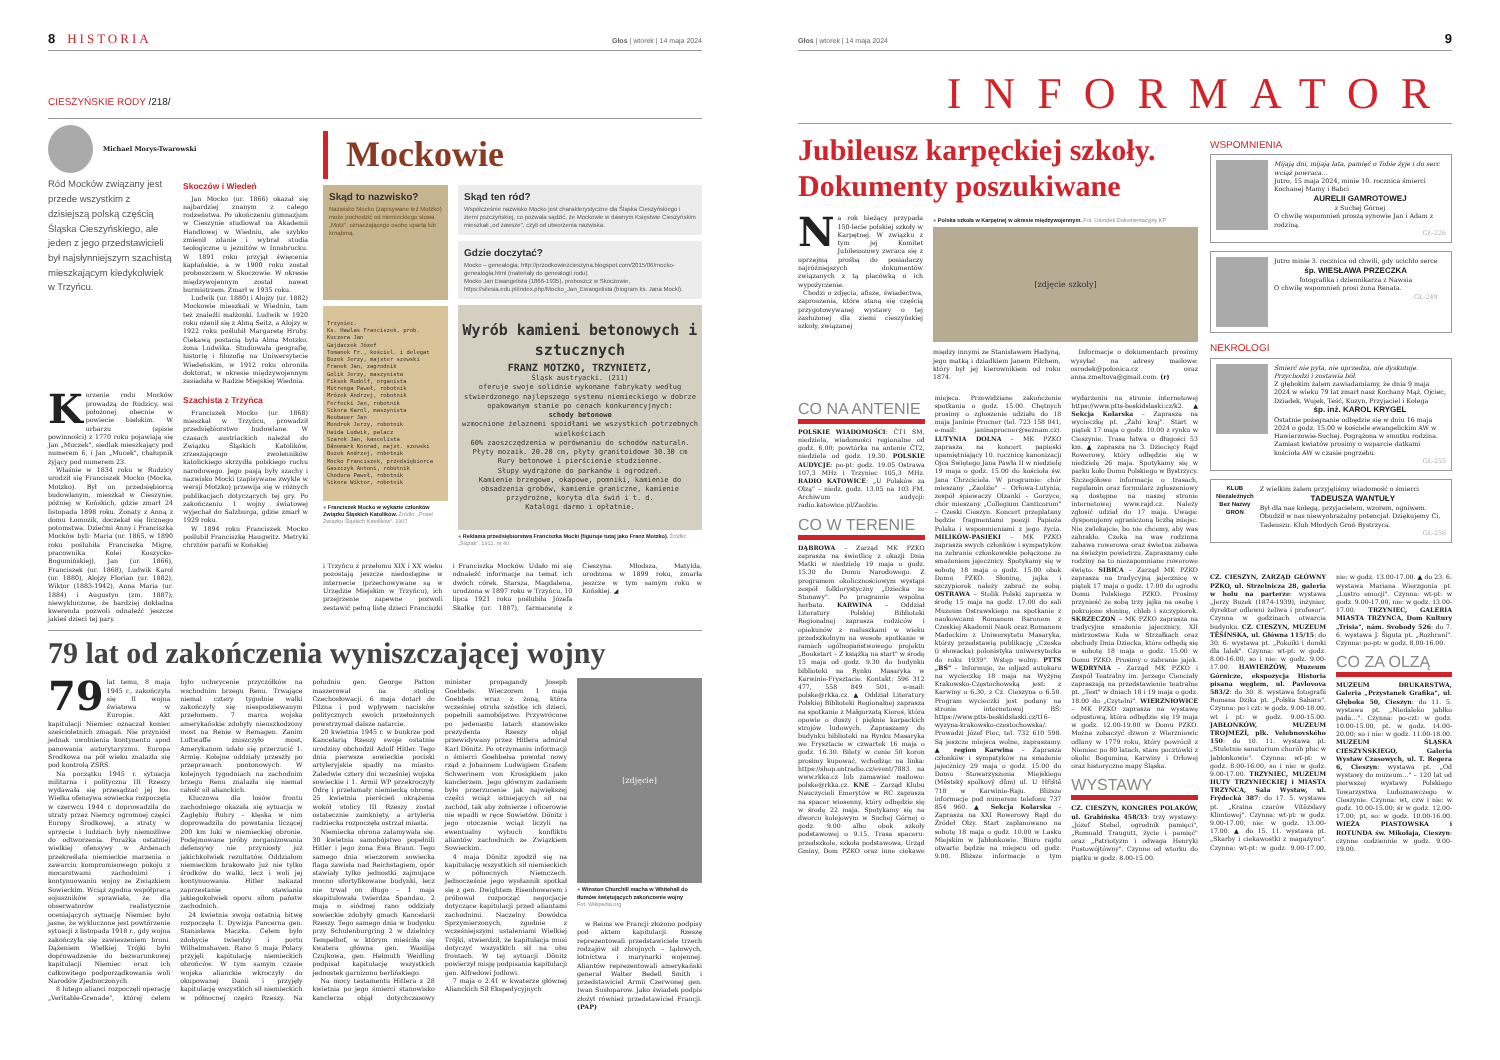8 HISTORIA
Głos | wtorek | 14 maja 2024
CIESZYŃSKIE RODY /218/
Michael Morys-Twarowski
Ród Mocków związany jest przede wszystkim z dzisiejszą polską częścią Śląska Cieszyńskiego, ale jeden z jego przedstawicieli był najsłynniejszym szachistą mieszkającym kiedykolwiek w Trzyńcu.
Skoczów i Wiedeń
Jan Mocko (ur. 1866) okazał się najbardziej znanym z całego rodzeństwa. Po ukończeniu gimnazjum w Cieszynie studiował na Akademii Handlowej w Wiedniu, ale szybko zmienił zdanie i wybrał studia teologiczne u jezuitów w Innsbrucku. W 1891 roku przyjął święcenia kapłańskie, a w 1900 roku został proboszczem w Skoczowie. W okresie międzywojennym został nawet burmistrzem. Zmarł w 1935 roku.
Ludwik (ur. 1880) i Alojzy (ur. 1882) Mockowie mieszkali w Wiedniu, tam też znaleźli małżonki. Ludwik w 1920 roku ożenił się z Almą Seitz, a Alojzy w 1922 roku poślubił Margaretę Hruby. Ciekawą postacią była Alma Motzko, żona Ludwika. Studiowała geografię, historię i filozofię na Uniwersytecie Wiedeńskim, w 1912 roku obroniła doktorat, w okresie międzywojennym zasiadała w Radzie Miejskiej Wiednia.
Korzenie rodu Mocków prowadzą do Rudzicy, wsi położonej obecnie w powiecie bielskim. W urbarzu (spisie powinności) z 1770 roku pojawiają się Jan „Muczek", siedlak mieszkający pod numerem 6, i Jan „Mucek", chałupnik żyjący pod numerem 23.
Właśnie w 1834 roku w Rudzicy urodził się Franciszek Mocko (Mocka, Motzko). Był on przedsiębiorcą budowlanym, mieszkał w Cieszynie, później w Końskich, gdzie zmarł 24 listopada 1898 roku. Żonaty z Anną z domu Łomozik, doczekał się licznego potomstwa. Dziećmi Anny i Franciszka Mocków byli: Maria (ur. 1865, w 1890 roku poślubiła Franciszka Migrę, pracownika Kolei Koszycko-Bogumińskiej), Jan (ur. 1866), Franciszek (ur. 1868), Ludwik Karol (ur. 1880), Alojzy Florian (ur. 1882), Wiktor (1883-1942), Anna Maria (ur. 1884) i Augustyn (zm. 1887); niewykluczone, że bardziej dokładna kwerenda pozwoli odnaleźć jeszcze jakieś dzieci tej pary.
Szachista z Trzyńca
Franciszek Mocko (ur. 1868) mieszkał w Trzyńcu, prowadził przedsiębiorstwo budowlane. W czasach austriackich należał do Związku Śląskich Katolików, zrzeszającego zwolenników katolickiego skrzydła polskiego ruchu narodowego. Jego pasją były szachy i nazwisko Mocki (zapisywane zwykle w wersji Motzko) przewija się w różnych publikacjach dotyczących tej gry. Po zakończeniu I wojny światowej wyjechał do Salzburga, gdzie zmarł w 1929 roku.
W 1894 roku Franciszek Mocko poślubił Franciszkę Haugwitz. Metryki chrztów parafii w Końskiej
Mockowie
Skąd to nazwisko?
Nazwisko Mocko (zapisywane też Motzko) może pochodzić od niemieckiego słowa „Motz", oznaczającego osobę upartą lub krnąbrną.
Trzyniec.
Ks. Hawlas Franciszek, prob.
Kuczera Jan
Gajdaczek Józef
Tomanek Fr., kościel. i delegat
Buzek Jerzy, majster szewski
Franek Jan, zagrodnik
Golik Jerzy, maszynista
Fiksek Rudolf, organista
Mitrenga Paweł, robotnik
Mrózek Andrzej, robotnik
Ferfecki Jan, robotnik
Sikora Karol, maszynista
Neubauer Jan
Mendrek Jerzy, robotnik
Haida Ludwik, palacz
Szarek Jan, kancelista
Dänemark Konrad, majst. szewski
Buzek Andrzej, robotnik
Mocko Franciszek, przedsiębiorca
Gaszczyk Antoni, robotnik
Chodura Paweł, robotnik
Sikora Wiktor, robotnik
● Franciszek Mocko w wykazie członków Związku Śląskich Katolików. Źródło: „Poseł Związku Śląskich Katolików", 1907
Skąd ten ród?
Współcześnie nazwisko Mocko jest charakterystyczne dla Śląska Cieszyńskiego i ziemi pszczyńskiej, co pozwala sądzić, że Mockowie w dawnym Księstwie Cieszyńskim mieszkali „od zawsze", czyli od utworzenia nazwiska.
Gdzie doczytać?
Mocko – genealogia, http://przodkowiezcieszyna.blogspot.com/2015/06/mocko-genealogia.html (materiały do genealogii rodu)
Mocko Jan Ewangelista (1866-1935), proboszcz w Skoczowie, https://silesia.edu.pl/index.php/Mocko_Jan_Ewangelista (biogram ks. Jana Mocki).
Wyrób kamieni betonowych i sztucznych
FRANZ MOTZKO, TRZYNIETZ,
Śląsk austryacki. (211)
oferuje swoje solidnie wykonane fabrykaty według stwierdzonego najlepszego systemu niemieckiego w dobrze opakowanym stanie po cenach konkurencyjnych:
schody betonowe
wzmocnione żelaznemi spoidłami we wszystkich potrzebnych wielkościach
60% zaoszczędzenia w porównaniu do schodów naturaln.
Płyty mozaik. 20.20 cm, płyty granitoidowe 30.30 cm
Rury betonowe i pierścienie studzienne.
Słupy wydrążone do parkanów i ogrodzeń.
Kamienie brzegowe, okapowe, pomniki, kamienie do obsadzenia grobów, kamienie graniczne, kamienie przydrożne, koryta dla świń i t. d.
Katalogi darmo i opłatnie.
● Reklama przedsiębiorstwa Franciszka Mocki (figuruje tutaj jako Franz Motzko). Źródło: „Ślązak", 1912, nr 40.
i Trzyńcu z przełomu XIX i XX wieku pozostają jeszcze niedostępne w internecie (przechowywane są w Urzędzie Miejskim w Trzyńcu), ich przejrzenie zapewne pozwoli zestawić pełną listę dzieci Franciszki i Franciszka Mocków. Udało mi się odnaleźć informacje na temat ich dwóch córek. Starsza, Magdalena, urodzona w 1897 roku w Trzyńcu, 10 lipca 1921 roku poślubiła Józefa Skałkę (ur. 1887), farmaceutę z Cieszyna. Młodsza, Matylda, urodzona w 1899 roku, zmarła jeszcze w tym samym roku w Końskiej. ◢
79 lat od zakończenia wyniszczającej wojny
79 lat temu, 8 maja 1945 r., zakończyła się II wojna światowa w Europie. Akt kapitulacji Niemiec oznaczał koniec sześcioletnich zmagań. Nie przyniósł jednak uwolnienia kontynentu spod panowania autorytaryzmu. Europa Środkowa na pół wieku znalazła się pod kontrolą ZSRS.
Na początku 1945 r. sytuacja militarna i polityczna III Rzeszy wydawała się przesądzać jej los. Wielka ofensywa sowiecka rozpoczęta w czerwcu 1944 r. doprowadziła do utraty przez Niemcy ogromnej części Europy Środkowej, a straty w sprzęcie i ludziach były niemożliwe do odtworzenia. Porażka ostatniej wielkiej ofensywy w Ardenach przekreślała niemieckie marzenia o zawarciu kompromisowego pokoju z mocarstwami zachodnimi i kontynuowaniu wojny ze Związkiem Sowieckim. Wciąż zgodna współpraca sojuszników sprawiała, że dla obserwatorów realistycznie oceniających sytuację Niemiec było jasne, że wykluczone jest powtórzenie sytuacji z listopada 1918 r., gdy wojna zakończyła się zawieszeniem broni. Dążeniem Wielkiej Trójki było doprowadzenie do bezwarunkowej kapitulacji Niemiec oraz ich całkowitego podporządkowania woli Narodów Zjednoczonych.
8 lutego alianci rozpoczęli operację „Veritable-Grenade", której celem było uchwycenie przyczółków na wschodnim brzegu Renu. Trwające niemal cztery tygodnie walki zakończyły się niespodziewanym przełomem. 7 marca wojska amerykańskie zdobyły nieuszkodzony most na Renie w Remagen. Zanim Luftwaffe zniszczyło most, Amerykanom udało się przerzucić 1. Armię. Kolejne oddziały przeszły po przeprawach pontonowych. W kolejnych tygodniach na zachodnim brzegu Renu znalazła się niemal całość sił alianckich.
Kluczowa dla losów frontu zachodniego okazała się sytuacja w Zagłębiu Ruhry – klęska w nim doprowadziła do powstania liczącej 200 km luki w niemieckiej obronie. Podejmowane próby zorganizowania defensywy nie przyniosły już jakichkolwiek rezultatów. Oddziałom niemieckim brakowało już nie tylko środków do walki, lecz i woli jej kontynuowania. Hitler nakazał zaprzestanie stawiania jakiegokolwiek oporu siłom państw zachodnich.
24 kwietnia swoją ostatnią bitwę rozpoczęła 1. Dywizja Pancerna gen. Stanisława Maczka. Celem było zdobycie twierdzy i portu Wilhelmshaven. Rano 5 maja Polacy przyjęli kapitulację niemieckich obrońców. W tym samym czasie wojska alianckie wkroczyły do okupowanej Danii i przyjęły kapitulację wszystkich sił niemieckich w północnej części Rzeszy. Na południu gen. George Patton maszerował na stolicę Czechosłowacji. 6 maja dotarł do Pilzna i pod wpływem nacisków politycznych swoich przełożonych powstrzymał dalsze natarcie.
20 kwietnia 1945 r. w bunkrze pod Kancelarią Rzeszy swoje ostatnie urodziny obchodził Adolf Hitler. Tego dnia pierwsze sowieckie pociski artyleryjskie spadły na miasto. Zaledwie cztery dni wcześniej wojska sowieckie i 1. Armii WP przekroczyły Odrę i przełamały niemiecką obronę. 25 kwietnia pierścień okrążenia wokół stolicy III Rzeszy został ostatecznie zamknięty, a artyleria radziecka rozpoczęła ostrzał miasta.
Niemiecka obrona załamywała się. 30 kwietnia samobójstwo popełnili Hitler i jego żona Ewa Braun. Tego samego dnia wieczorem sowiecka flaga zawisła nad Reichstagiem, opór stawiały tylko jednostki zajmujące mocno ufortyfikowane budynki, lecz nie trwał on długo – 1 maja skapitulowała twierdza Spandau, 2 maja o siódmej rano oddziały sowieckie zdobyły gmach Kancelarii Rzeszy. Tego samego dnia w budynku przy Schulenburgring 2 w dzielnicy Tempelhof, w którym mieściła się kwatera główna gen. Wasilija Czujkowa, gen. Helmuth Weidling podpisał kapitulację wszystkich jednostek garnizonu berlińskiego.
Na mocy testamentu Hitlera z 28 kwietnia po jego śmierci stanowisko kanclerza objął dotychczasowy minister propagandy Joseph Goebbels. Wieczorem 1 maja Goebbels wraz z żoną, która wcześniej otruła szóstkę ich dzieci, popełnili samobójstwo. Przywrócone po jedenastu latach stanowisko prezydenta Rzeszy objął przewidywany przez Hitlera admirał Karl Dönitz. Po otrzymaniu informacji o śmierci Goebbelsa powołał nowy rząd z Johannem Ludwigiem Grafem Schwerinem von Krosigkiem jako kanclerzem. Jego głównym zadaniem było przerzucenie jak największej części wciąż istniejących sił na zachód, tak aby żołnierze i oficerowie nie wpadli w ręce Sowietów. Dönitz i jego otoczenie wciąż liczyli na ewentualny wybuch konfliktu aliantów zachodnich ze Związkiem Sowieckim.
4 maja Dönitz zgodził się na kapitulację wszystkich sił niemieckich w północnych Niemczech. Jednocześnie jego wysłannik spotkał się z gen. Dwightem Eisenhowerem i próbował rozpocząć negocjacje dotyczące kapitulacji przed aliantami zachodnimi. Naczelny Dowódca Sprzymierzonych, zgodnie z wcześniejszymi ustaleniami Wielkiej Trójki, stwierdził, że kapitulacja musi dotyczyć wszystkich sił na obu frontach. W tej sytuacji Dönitz powierzył misję podpisania kapitulacji gen. Alfredowi Jodlowi.
7 maja o 2.41 w kwaterze głównej Alianckich Sił Ekspedycyjnych
[zdjęcie]
● Winston Churchill macha w Whitehall do tłumów świętujących zakończenie wojny
Fot. Wikipedia.org
w Reims we Francji złożono podpisy pod aktem kapitulacji. Rzeszę reprezentowali przedstawiciele trzech rodzajów sił zbrojnych – lądowych, lotnictwa i marynarki wojennej. Aliantów reprezentowali amerykański generał Walter Bedell Smith i przedstawiciel Armii Czerwonej gen. Iwan Susłoparow. Jako świadek podpis złożył również przedstawiciel Francji. (PAP)
Głos | wtorek | 14 maja 2024
9
INFORMATOR
Jubileusz karpęckiej szkoły. Dokumenty poszukiwane
Na rok bieżący przypada 150-lecie polskiej szkoły w Karpętnej. W związku z tym jej Komitet Jubileuszowy zwraca się z uprzejmą prośbą do posiadaczy najróżniejszych dokumentów związanych z tą placówką o ich wypożyczenie.
Chodzi o zdjęcia, afisze, świadectwa, zaproszenia, które staną się częścią przygotowywanej wystawy o tej zasłużonej dla ziemi cieszyńskiej szkoły, związanej
● Polska szkoła w Karpętnej w okresie międzywojennym. Fot. Ośrodek Dokumentacyjny KP
[zdjęcie szkoły]
między innymi ze Stanisławem Hadyną, jego matką i dziadkiem Janem Pilchem, który był jej kierownikiem od roku 1874.
Informacje o dokumentach prosimy wysyłać na adresy mailowe: osrodek@polonica.cz oraz anna.zmeltova@gmail.com. (r)
CO NA ANTENIE
POLSKIE WIADOMOŚCI: ČT1 SM, niedziela, wiadomości regionalne od godz. 6.00; powtórka na antenie ČT2, niedziela od godz. 19.30. POLSKIE AUDYCJE: po-pt: godz. 19.05 Ostrawa 107,3 MHz i Trzyniec 105,3 MHz. RADIO KATOWICE: „U Polaków za Olzą" – niedz. godz. 13.05 na 103 FM. Archiwum audycji: radio.katowice.pl/Zaolzie.
CO W TERENIE
DĄBROWA – Zarząd MK PZKO zaprasza na świetlicę z okazji Dnia Matki w niedzielę 19 maja o godz. 15.30 do Domu Narodowego. Z programem okolicznościowym wystąpi zespół folklorystyczny „Dziecka ze Stonawy". Po programie wspólna herbata. KARWINA – Oddział Literatury Polskiej Biblioteki Regionalnej zaprasza rodziców i opiekunów z maluszkami w wieku przedszkolnym na wesołe spotkanie w ramach ogólnopaństwowego projektu „Bookstart – Z książką na start" w środę 15 maja od godz. 9.30 do budynku biblioteki na Rynku Masaryka w Karwinie-Frysztacie. Kontakt: 596 312 477, 558 849 501, e-mail: polske@rkka.cz. ▲ Oddział Literatury Polskiej Biblioteki Regionalnej zaprasza na spotkanie z Małgorzatą Kiereś, która opowie o duszy i pięknie karpackich strojów ludowych. Zapraszamy do budynku biblioteki na Rynku Masaryka we Frysztacie w czwartek 16 maja o godz. 16.30. Bilety w cenie 50 koron prosimy kupować, wchodząc na linka: https://shop.entradio.cz/event/7883 na www.rkka.cz lub zamawiać mailowo: polske@rkka.cz. KNE – Zarząd Klubu Nauczycieli Emerytów w RC zaprasza na spacer wiosenny, który odbędzie się w środę 22 maja. Spotykamy się na dworcu kolejowym w Suchej Górnej o godz. 9.00 albo obok szkoły podstawowej o 9.15. Trasa spaceru: przedszkole, szkoła podstawowa, Urząd Gminy, Dom PZKO oraz inne ciekawe miejsca. Przewidziane zakończenie spotkania o godz. 15.00. Chętnych prosimy o zgłoszenie udziału do 18 maja Janinie Procner (tel. 723 158 041, e-mail: janinaprocner@seznam.cz). LUTYNIA DOLNA – MK PZKO zaprasza na koncert papieski upamiętniający 10. rocznicę kanonizacji Ojca Świętego Jana Pawła II w niedzielę 19 maja o godz. 15.00 do kościoła św. Jana Chrzciciela. W programie: chór mieszany „Zaolzie" – Orłowa-Lutynia, zespół śpiewaczy Olzanki – Gorzyce, chór mieszany „Collegium Canticorum" – Czeski Cieszyn. Koncert przeplatany będzie fragmentami poezji Papieża Polaka i wspomnieniami z jego życia. MILIKÓW-PASIEKI – MK PZKO zaprasza swych członków i sympatyków na zebranie członkowskie połączone ze smażeniem jajecznicy. Spotykamy się w sobotę 18 maja o godz. 15.00 obok Domu PZKO. Słoninę, jajka i szczypiorek należy zabrać ze sobą. OSTRAWA – Stolik Polski zaprasza w środę 15 maja na godz. 17.00 do sali Muzeum Ostrawskiego na spotkanie z naukowcami Romanem Baronem z Czeskiej Akademii Nauk oraz Romanem Madeckim z Uniwersytetu Masaryka, którzy przedstawią publikację „Czeska (i słowacka) polonistyka uniwersytecka do roku 1939". Wstęp wolny. PTTS „BŚ" – Informuje, że odjazd autokaru na wycieczkę 18 maja na Wyżynę Krakowsko-Częstochowską jest: z Karwiny o 6.30, z Cz. Cieszyna o 6.50. Program wycieczki jest podany na stronie internetowej BŚ: https://www.ptts-beskidslaski.cz/t16-wyzyna-krakowsko-czestochowska/. Prowadzi Józef Piec, tel. 732 610 598. Są jeszcze miejsca wolne, zapraszamy. ▲ region Karwina – Zaprasza członków i sympatyków na smażenie jajecznicy 29 maja o godz. 15.00 do Domu Stowarzyszenia Miejskiego (Městský spolkový dům) ul. U Hřiště 718 w Karwinie-Raju. Bliższe informacje pod numerem telefonu 737 854 960. ▲ Sekcja Kolarska – Zaprasza na XXI Rowerowy Rajd do Źródeł Olzy. Start zaplanowano na sobotę 18 maja o godz. 10.00 w Lasku Miejskim w Jabłonkowie. Biuro rajdu otwarte będzie na miejscu od godz. 9.00. Bliższe informacje o tym wydarzeniu na stronie internetowej https://www.ptts-beskidslaski.cz/k2. ▲ Sekcja Kolarska – Zaprasza na wycieczkę pt. „Żabi kraj". Start w piątek 17 maja o godz. 10.00 z rynku w Cieszynie. Trasa łatwa o długości 53 km. ▲ zaprasza na 3. Dziecięcy Rajd Rowerowy, który odbędzie się w niedzielę 26 maja. Spotykamy się w parku koło Domu Polskiego w Bystrzycy. Szczegółowe informacje o trasach, regulamin oraz formularz zgłoszeniowy są dostępne na naszej stronie internetowej www.rajd.cz. Należy zgłosić udział do 17 maja. Uwaga: dysponujemy ograniczoną liczbą miejsc. Nie zwlekajcie, bo nie chcemy, aby was zabrakło. Czeka na was rodzinna zabawa rowerowa oraz świetna zabawa na świeżym powietrzu. Zapraszamy całe rodziny na to niezapomniane rowerowe święto. SIBICA – Zarząd MK PZKO zaprasza na tradycyjną jajecznicę w piątek 17 maja o godz. 17.00 do ogrodu Domu Polskiego PZKO. Prosimy przynieść ze sobą trzy jajka na osobę i pokrojone słoninę, chleb i szczypiorek. SKRZECZOŃ – MK PZKO zaprasza na tradycyjne smażenie jajecznicy, XII mistrzostwa Koła w Strzałkach oraz obchody Dnia Dziecka, które odbędą się w sobotę 18 maja o godz. 15.00 w Domu PZKO. Prosimy o zabranie jajek. WĘDRYNIA – Zarząd MK PZKO i Zespół Teatralny im. Jerzego Cienciały zapraszają na przedstawienie teatralne pt. „Test" w dniach 18 i 19 maja o godz. 18.00 do „Czytelni". WIERZNIOWICE – MK PZKO zaprasza na wystawę odpustową, która odbędzie się 19 maja w godz. 12.00-19.00 w Domu PZKO. Można zobaczyć dzwon z Wierzniowic odlany w 1779 roku, który powrócił z Niemiec po 80 latach, stare pocztówki z okolic Bogumina, Karwiny i Orłowej oraz historyczne mapy Śląska.
WYSTAWY
CZ. CIESZYN, KONGRES POLAKÓW, ul. Grabińska 458/33: trzy wystawy: „Józef Stebel, ogrodnik pamięci", „Romuald Traugutt, życie i pamięć" oraz „Patriotyzm i odwaga Henryki Pustowójtówny". Czynne od wtorku do piątku w godz. 8.00-15.00.
WSPOMNIENIA
Mijają dni, mijają lata, pamięć o Tobie żyje i do serc wciąż powraca…
Jutro, 15 maja 2024, minie 10. rocznica śmierci Kochanej Mamy i Babci
AURELII GAMROTOWEJ
z Suchej Górnej
O chwilę wspomnień proszą synowie Jan i Adam z rodziną.
GŁ-226
Jutro minie 3. rocznica od chwili, gdy ucichło serce
śp. WIESŁAWA PRZECZKA
fotografika i dziennikarza z Nawsia
O chwilę wspomnień prosi żona Renata.
GŁ-249
NEKROLOGI
Śmierć nie pyta, nie uprzedza, nie dyskutuje. Przychodzi i zostawia ból.
Z głębokim żalem zawiadamiamy, że dnia 9 maja 2024 w wieku 79 lat zmarł nasz Kochany Mąż, Ojciec, Dziadek, Wujek, Teść, Kuzyn, Przyjaciel i Kolega
śp. inż. KAROL KRYGEL
Ostatnie pożegnanie odbędzie się w dniu 16 maja 2024 o godz. 15.00 w kościele ewangelickim AW w Hawierzowie-Suchej. Pogrążona w smutku rodzina. Zamiast kwiatów prosimy o wsparcie datkami kościoła AW w czasie pogrzebu.
GŁ-255
KLUB Niezależnych Bez Nazwy GROŃ
Z wielkim żalem przyjęliśmy wiadomość o śmierci
TADEUSZA WANTUŁY
Był dla nas kolegą, przyjacielem, wzorem, ogniwem. Obudził w nas niewyobrażalny potencjał. Dziękujemy Ci, Tadeuszu. Klub Młodych Groń Bystrzyca.
GŁ-256
CZ. CIESZYN, ZARZĄD GŁÓWNY PZKO, ul. Strzelnicza 28, galeria w holu na parterze: wystawa „Jerzy Buzek (1874-1939), inżynier, dyrektor odlewni żeliwa i profesor". Czynna w godzinach otwarcia budynku. CZ. CIESZYN, MUZEUM TĚŠÍNSKA, ul. Główna 115/15: do 30. 6. wystawa pt. „Pokoiki i domki dla lalek". Czynna: wt-pt: w godz. 8.00-16.00, so i nie: w godz. 9.00-17.00. HAWIERZÓW, Muzeum Górnicze, ekspozycja Historia pisana węglem, ul. Pavlovova 583/2: do 30. 8. wystawa fotografii Romana Dzika pt. „Polska Sahara". Czynna: po i czt: w godz. 9.00-18.00, wt i pt: w godz. 9.00-15.00. JABŁONKÓW, MUZEUM TROJMEZÍ, plk. Velebnovského 150: do 10. 11. wystawa pt. „Stuletnie sanatorium chorób płuc w Jabłonkowie". Czynna: wt-pt: w godz. 8.00-16.00, so i nie: w godz. 9.00-17.00. TRZYNIEC, MUZEUM HUTY TRZYNIECKIEJ i MIASTA TRZYŃCA, Sala Wystaw, ul. Frýdecká 387: do 17. 5. wystawa pt. „Kraina czarów Vítězslavy Klimtowej". Czynna: wt-pt: w godz. 9.00-17.00, nie: w godz. 13.00-17.00. ▲ do 15. 11. wystawa pt. „Skarby i ciekawostki z magazynu". Czynna: wt-pt: w godz. 9.00-17.00, nie: w godz. 13.00-17.00. ▲ do 23. 6. wystawa Mariana Wierzgonia pt. „Lustro emocji". Czynna: wt-pt: w godz. 9.00-17.00, nie: w godz. 13.00-17.00. TRZYNIEC, GALERIA MIASTA TRZYŃCA, Dom Kultury „Trisia", nám. Svobody 526: do 7. 6. wystawa J. Šiguta pt. „Rozhraní". Czynna: po-pt: w godz. 8.00-16.00.
CO ZA OLZĄ
MUZEUM DRUKARSTWA, Galeria „Przystanek Grafika", ul. Głęboka 50, Cieszyn: do 11. 5. wystawa pt. „Niedaleko jabłko pada…". Czynna: po-czt: w godz. 10.00-15.00, pt. w godz. 14.00-20.00; so i nie: w godz. 11.00-18.00. MUZEUM ŚLĄSKA CIESZYŃSKIEGO, Galeria Wystaw Czasowych, ul. T. Regera 6, Cieszyn: wystawa pt. „Od wystawy do muzeum…" – 120 lat od pierwszej wystawy Polskiego Towarzystwa Ludoznawczego w Cieszynie. Czynna: wt, czw i nie: w godz. 10.00-15.00; śr w godz. 12.00-17.00; pt, so: w godz. 10.00-16.00. WIEŻA PIASTOWSKA i ROTUNDA św. Mikołaja, Cieszyn: czynne codziennie w godz. 9.00-19.00.